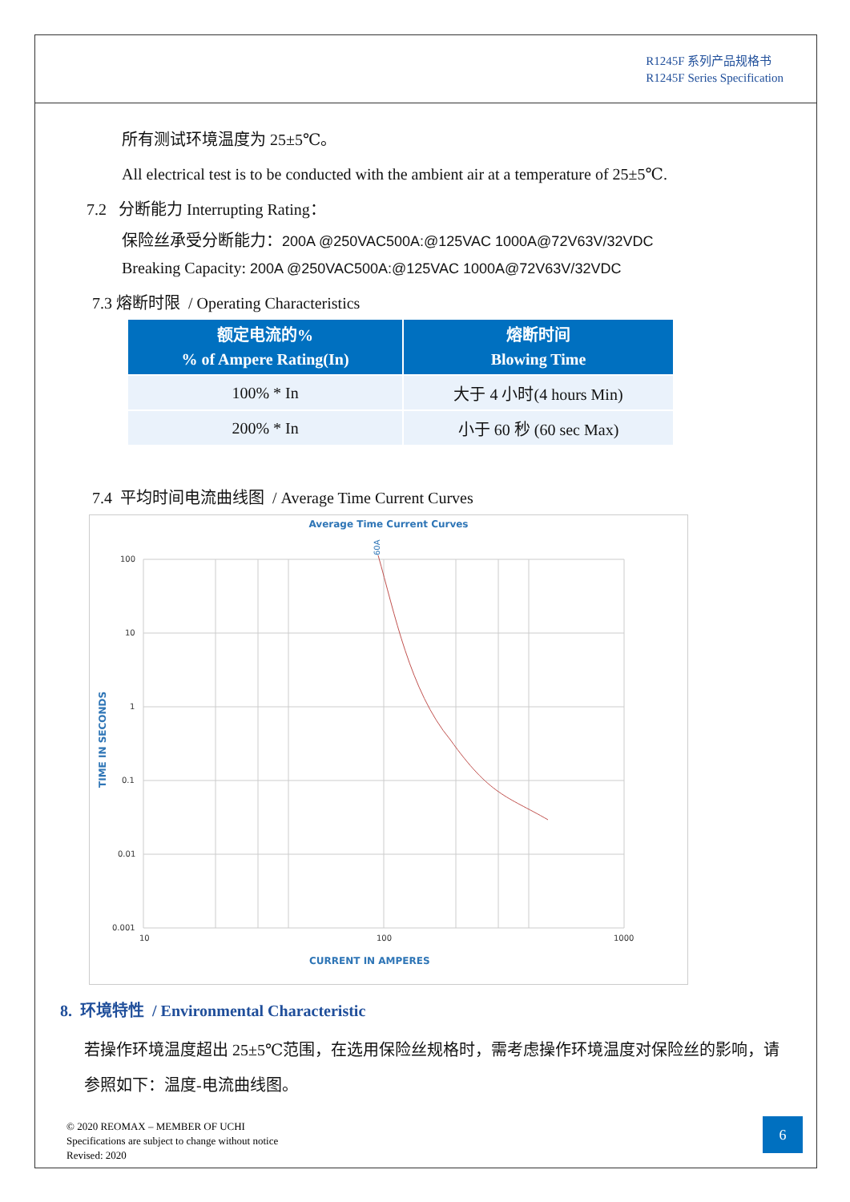R1245F 系列产品规格书
R1245F Series Specification
所有测试环境温度为 25±5℃。
All electrical test is to be conducted with the ambient air at a temperature of 25±5℃.
7.2 分断能力 Interrupting Rating：
保险丝承受分断能力：200A @250VAC500A:@125VAC 1000A@72V63V/32VDC
Breaking Capacity: 200A @250VAC500A:@125VAC 1000A@72V63V/32VDC
7.3 熔断时限 / Operating Characteristics
| 额定电流的% % of Ampere Rating(In) | 熔断时间 Blowing Time |
| --- | --- |
| 100% * In | 大于 4 小时(4 hours Min) |
| 200% * In | 小于 60 秒 (60 sec Max) |
7.4 平均时间电流曲线图 / Average Time Current Curves
Average Time Current Curves
100
10
1
0.1
0.01
0.001
10
100
1000
CURRENT IN AMPERES
TIME IN SECONDS
60A
8. 环境特性 / Environmental Characteristic
若操作环境温度超出 25±5℃范围，在选用保险丝规格时，需考虑操作环境温度对保险丝的影响，请参照如下：温度-电流曲线图。
© 2020 REOMAX – MEMBER OF UCHI
Specifications are subject to change without notice
Revised: 2020
6